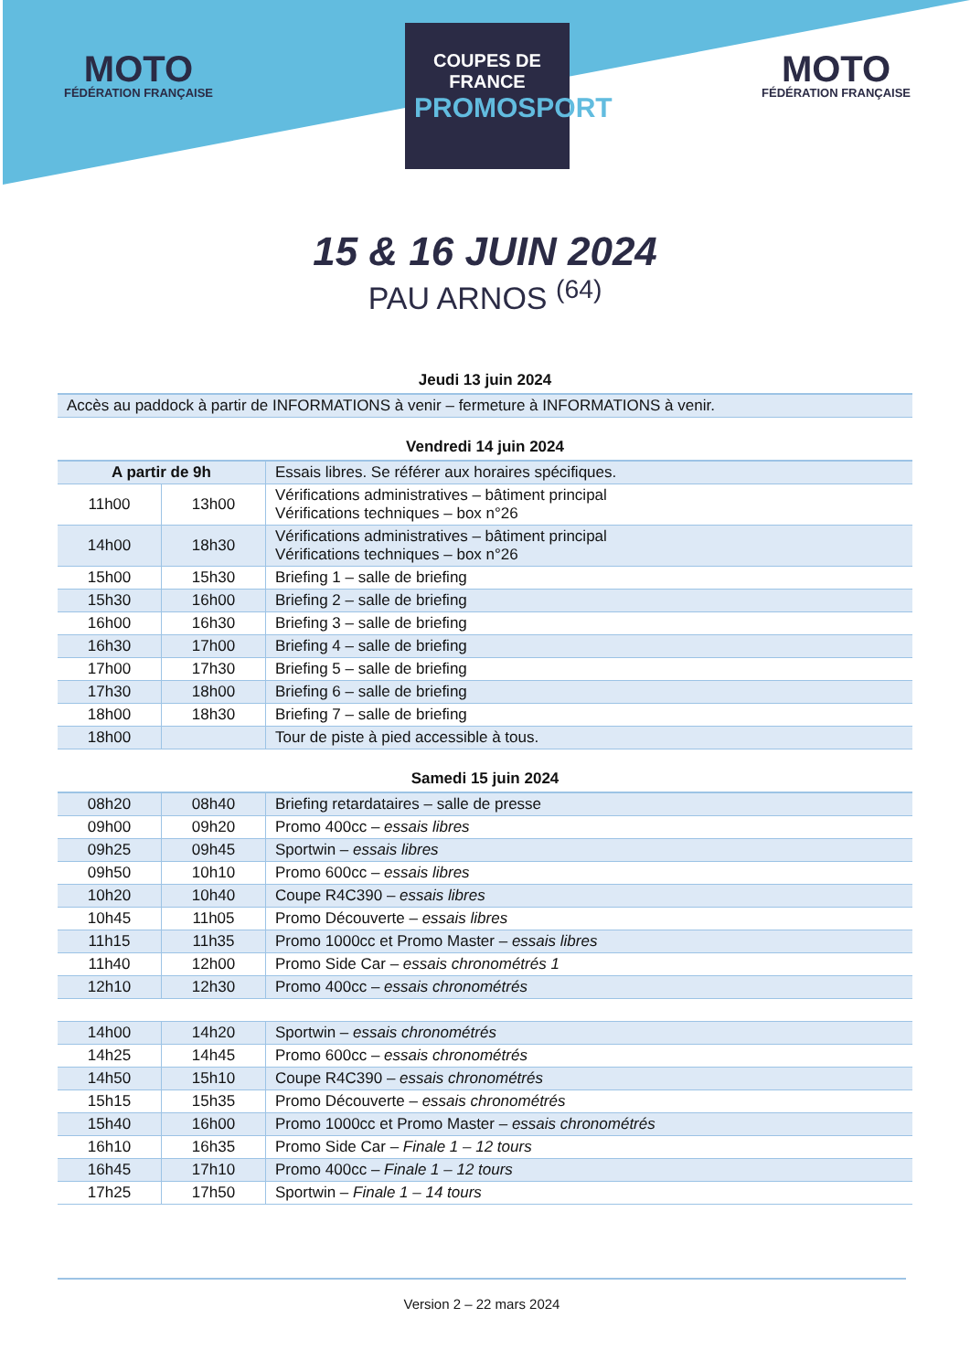MOTO
FÉDÉRATION FRANÇAISE
COUPES DE FRANCE
PROMOSPORT
MOTO
FÉDÉRATION FRANÇAISE
15 & 16 JUIN 2024
PAU ARNOS <sup>(64)</sup>
Jeudi 13 juin 2024
| Accès au paddock à partir de INFORMATIONS à venir – fermeture à INFORMATIONS à venir. |
Vendredi 14 juin 2024
| A partir de 9h | | Essais libres. Se référer aux horaires spécifiques. |
| 11h00 | 13h00 | Vérifications administratives – bâtiment principal Vérifications techniques – box n°26 |
| 14h00 | 18h30 | Vérifications administratives – bâtiment principal Vérifications techniques – box n°26 |
| 15h00 | 15h30 | Briefing 1 – salle de briefing |
| 15h30 | 16h00 | Briefing 2 – salle de briefing |
| 16h00 | 16h30 | Briefing 3 – salle de briefing |
| 16h30 | 17h00 | Briefing 4 – salle de briefing |
| 17h00 | 17h30 | Briefing 5 – salle de briefing |
| 17h30 | 18h00 | Briefing 6 – salle de briefing |
| 18h00 | 18h30 | Briefing 7 – salle de briefing |
| 18h00 | | Tour de piste à pied accessible à tous. |
Samedi 15 juin 2024
| 08h20 | 08h40 | Briefing retardataires – salle de presse |
| 09h00 | 09h20 | Promo 400cc – essais libres |
| 09h25 | 09h45 | Sportwin – essais libres |
| 09h50 | 10h10 | Promo 600cc – essais libres |
| 10h20 | 10h40 | Coupe R4C390 – essais libres |
| 10h45 | 11h05 | Promo Découverte – essais libres |
| 11h15 | 11h35 | Promo 1000cc et Promo Master – essais libres |
| 11h40 | 12h00 | Promo Side Car – essais chronométrés 1 |
| 12h10 | 12h30 | Promo 400cc – essais chronométrés |
| 14h00 | 14h20 | Sportwin – essais chronométrés |
| 14h25 | 14h45 | Promo 600cc – essais chronométrés |
| 14h50 | 15h10 | Coupe R4C390 – essais chronométrés |
| 15h15 | 15h35 | Promo Découverte – essais chronométrés |
| 15h40 | 16h00 | Promo 1000cc et Promo Master – essais chronométrés |
| 16h10 | 16h35 | Promo Side Car – Finale 1 – 12 tours |
| 16h45 | 17h10 | Promo 400cc – Finale 1 – 12 tours |
| 17h25 | 17h50 | Sportwin – Finale 1 – 14 tours |
Version 2 – 22 mars 2024